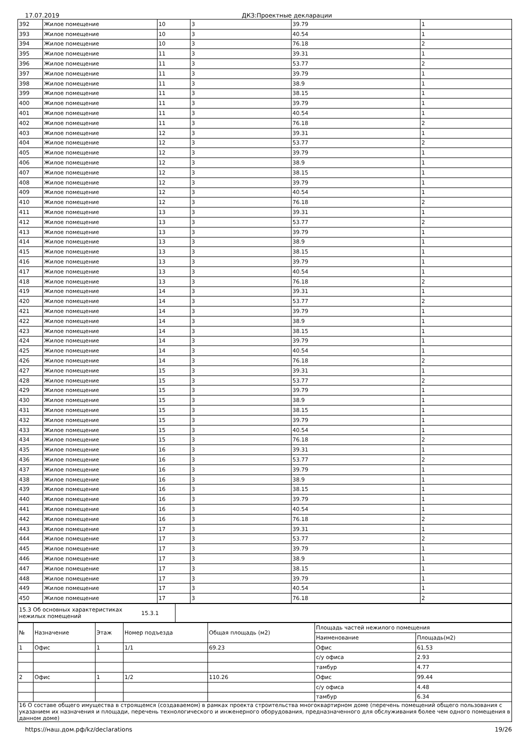17.07.2019 ДКЗ:Проектные декларации
| 392 | Жилое помещение | 10 | 3 | 39.79 | 1 |
| 393 | Жилое помещение | 10 | 3 | 40.54 | 1 |
| 394 | Жилое помещение | 10 | 3 | 76.18 | 2 |
| 395 | Жилое помещение | 11 | 3 | 39.31 | 1 |
| 396 | Жилое помещение | 11 | 3 | 53.77 | 2 |
| 397 | Жилое помещение | 11 | 3 | 39.79 | 1 |
| 398 | Жилое помещение | 11 | 3 | 38.9 | 1 |
| 399 | Жилое помещение | 11 | 3 | 38.15 | 1 |
| 400 | Жилое помещение | 11 | 3 | 39.79 | 1 |
| 401 | Жилое помещение | 11 | 3 | 40.54 | 1 |
| 402 | Жилое помещение | 11 | 3 | 76.18 | 2 |
| 403 | Жилое помещение | 12 | 3 | 39.31 | 1 |
| 404 | Жилое помещение | 12 | 3 | 53.77 | 2 |
| 405 | Жилое помещение | 12 | 3 | 39.79 | 1 |
| 406 | Жилое помещение | 12 | 3 | 38.9 | 1 |
| 407 | Жилое помещение | 12 | 3 | 38.15 | 1 |
| 408 | Жилое помещение | 12 | 3 | 39.79 | 1 |
| 409 | Жилое помещение | 12 | 3 | 40.54 | 1 |
| 410 | Жилое помещение | 12 | 3 | 76.18 | 2 |
| 411 | Жилое помещение | 13 | 3 | 39.31 | 1 |
| 412 | Жилое помещение | 13 | 3 | 53.77 | 2 |
| 413 | Жилое помещение | 13 | 3 | 39.79 | 1 |
| 414 | Жилое помещение | 13 | 3 | 38.9 | 1 |
| 415 | Жилое помещение | 13 | 3 | 38.15 | 1 |
| 416 | Жилое помещение | 13 | 3 | 39.79 | 1 |
| 417 | Жилое помещение | 13 | 3 | 40.54 | 1 |
| 418 | Жилое помещение | 13 | 3 | 76.18 | 2 |
| 419 | Жилое помещение | 14 | 3 | 39.31 | 1 |
| 420 | Жилое помещение | 14 | 3 | 53.77 | 2 |
| 421 | Жилое помещение | 14 | 3 | 39.79 | 1 |
| 422 | Жилое помещение | 14 | 3 | 38.9 | 1 |
| 423 | Жилое помещение | 14 | 3 | 38.15 | 1 |
| 424 | Жилое помещение | 14 | 3 | 39.79 | 1 |
| 425 | Жилое помещение | 14 | 3 | 40.54 | 1 |
| 426 | Жилое помещение | 14 | 3 | 76.18 | 2 |
| 427 | Жилое помещение | 15 | 3 | 39.31 | 1 |
| 428 | Жилое помещение | 15 | 3 | 53.77 | 2 |
| 429 | Жилое помещение | 15 | 3 | 39.79 | 1 |
| 430 | Жилое помещение | 15 | 3 | 38.9 | 1 |
| 431 | Жилое помещение | 15 | 3 | 38.15 | 1 |
| 432 | Жилое помещение | 15 | 3 | 39.79 | 1 |
| 433 | Жилое помещение | 15 | 3 | 40.54 | 1 |
| 434 | Жилое помещение | 15 | 3 | 76.18 | 2 |
| 435 | Жилое помещение | 16 | 3 | 39.31 | 1 |
| 436 | Жилое помещение | 16 | 3 | 53.77 | 2 |
| 437 | Жилое помещение | 16 | 3 | 39.79 | 1 |
| 438 | Жилое помещение | 16 | 3 | 38.9 | 1 |
| 439 | Жилое помещение | 16 | 3 | 38.15 | 1 |
| 440 | Жилое помещение | 16 | 3 | 39.79 | 1 |
| 441 | Жилое помещение | 16 | 3 | 40.54 | 1 |
| 442 | Жилое помещение | 16 | 3 | 76.18 | 2 |
| 443 | Жилое помещение | 17 | 3 | 39.31 | 1 |
| 444 | Жилое помещение | 17 | 3 | 53.77 | 2 |
| 445 | Жилое помещение | 17 | 3 | 39.79 | 1 |
| 446 | Жилое помещение | 17 | 3 | 38.9 | 1 |
| 447 | Жилое помещение | 17 | 3 | 38.15 | 1 |
| 448 | Жилое помещение | 17 | 3 | 39.79 | 1 |
| 449 | Жилое помещение | 17 | 3 | 40.54 | 1 |
| 450 | Жилое помещение | 17 | 3 | 76.18 | 2 |
| 15.3 Об основных характеристиках нежилых помещений | 15.3.1 | |
| № | Назначение | Этаж | Номер подъезда | Общая площадь (м2) | Площадь частей нежилого помещения | |
| --- | --- | --- | --- | --- | --- | --- |
| | | | | | Наименование | Площадь(м2) |
| 1 | Офис | 1 | 1/1 | 69.23 | Офис | 61.53 |
| | | | | | с/у офиса | 2.93 |
| | | | | | тамбур | 4.77 |
| 2 | Офис | 1 | 1/2 | 110.26 | Офис | 99.44 |
| | | | | | с/у офиса | 4.48 |
| | | | | | тамбур | 6.34 |
| 16 О составе общего имущества в строящемся (создаваемом) в рамках проекта строительства многоквартирном доме (перечень помещений общего пользования с указанием их назначения и площади, перечень технологического и инженерного оборудования, предназначенного для обслуживания более чем одного помещения в данном доме) | | | | | | |
https://наш.дом.рф/kz/declarations 19/26